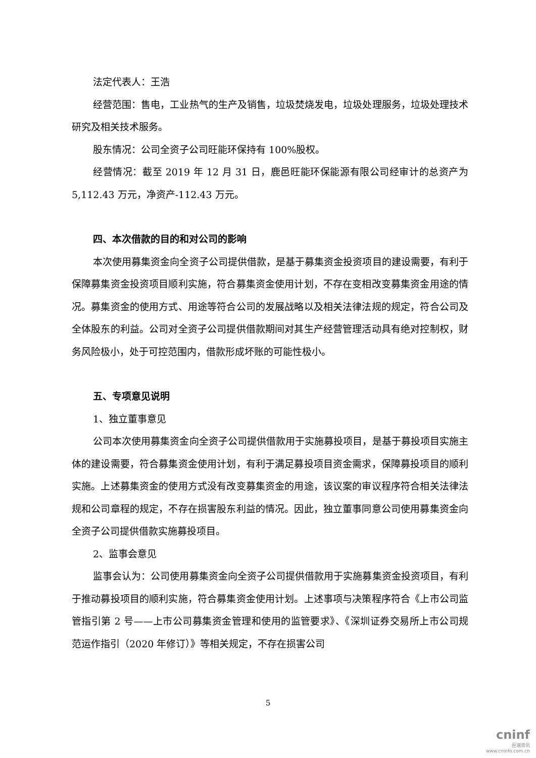法定代表人：王浩
经营范围：售电，工业热气的生产及销售，垃圾焚烧发电，垃圾处理服务，垃圾处理技术研究及相关技术服务。
股东情况：公司全资子公司旺能环保持有 100%股权。
经营情况：截至 2019 年 12 月 31 日，鹿邑旺能环保能源有限公司经审计的总资产为 5,112.43 万元，净资产-112.43 万元。
四、本次借款的目的和对公司的影响
本次使用募集资金向全资子公司提供借款，是基于募集资金投资项目的建设需要，有利于保障募集资金投资项目顺利实施，符合募集资金使用计划，不存在变相改变募集资金用途的情况。募集资金的使用方式、用途等符合公司的发展战略以及相关法律法规的规定，符合公司及全体股东的利益。公司对全资子公司提供借款期间对其生产经营管理活动具有绝对控制权，财务风险极小，处于可控范围内，借款形成坏账的可能性极小。
五、专项意见说明
1、独立董事意见
公司本次使用募集资金向全资子公司提供借款用于实施募投项目，是基于募投项目实施主体的建设需要，符合募集资金使用计划，有利于满足募投项目资金需求，保障募投项目的顺利实施。上述募集资金的使用方式没有改变募集资金的用途，该议案的审议程序符合相关法律法规和公司章程的规定，不存在损害股东利益的情况。因此，独立董事同意公司使用募集资金向全资子公司提供借款实施募投项目。
2、监事会意见
监事会认为：公司使用募集资金向全资子公司提供借款用于实施募集资金投资项目，有利于推动募投项目的顺利实施，符合募集资金使用计划。上述事项与决策程序符合《上市公司监管指引第 2 号——上市公司募集资金管理和使用的监管要求》、《深圳证券交易所上市公司规范运作指引（2020 年修订）》等相关规定，不存在损害公司
5
cninf
巨潮资讯
www.cninfo.com.cn